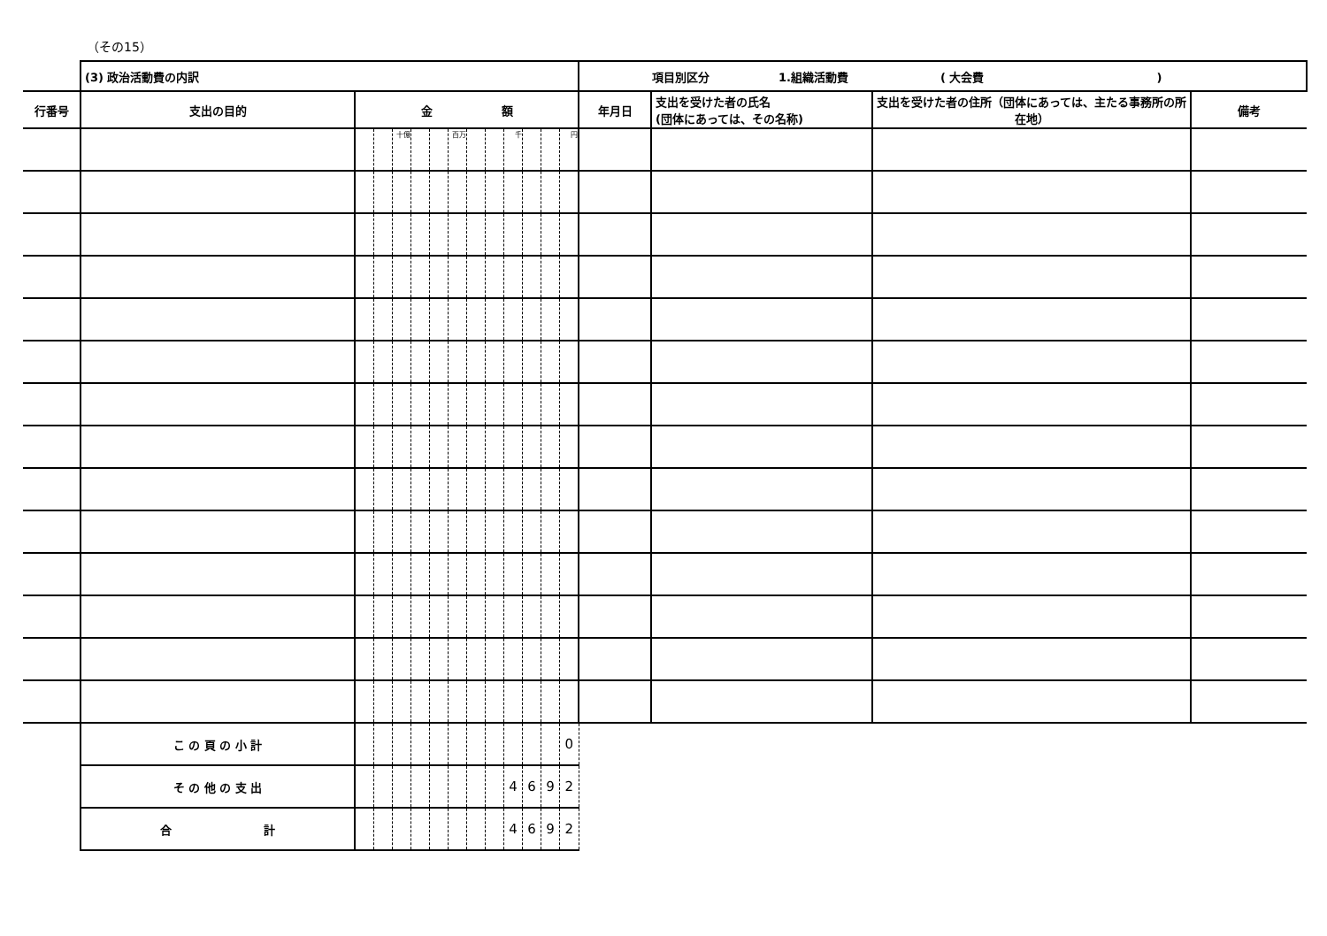（その15）
| | (3) 政治活動費の内訳 | | | | | | | | | | | | | 項目別区分 1.組織活動費 ( 大会費 ) | | | |
| 行番号 | 支出の目的 | 金 額 | | | | | | | | | | | | 年月日 | 支出を受けた者の氏名 (団体にあっては、その名称) | 支出を受けた者の住所（団体にあっては、主たる事務所の所在地） | 備考 |
| | | | | 十億 | | | 百万 | | | 千 | | | 円 | | | | |
| | こ の 頁 の 小 計 | | | | | | | | | | | | 0 | | | | |
| | そ の 他 の 支 出 | | | | | | | | | 4 | 6 | 9 | 2 | | | | |
| | 合 計 | | | | | | | | | 4 | 6 | 9 | 2 | | | | |